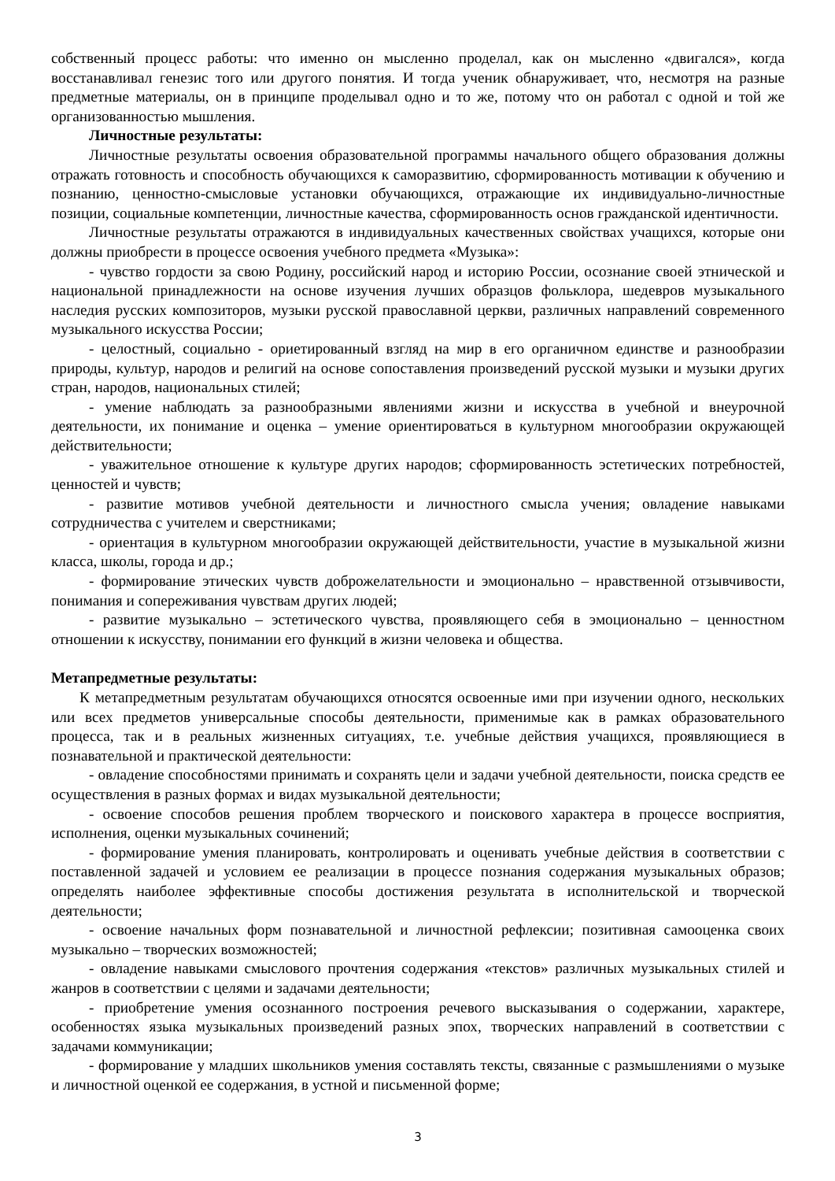собственный процесс работы: что именно он мысленно проделал, как он мысленно «двигался», когда восстанавливал генезис того или другого понятия. И тогда ученик обнаруживает, что, несмотря на разные предметные материалы, он в принципе проделывал одно и то же, потому что он работал с одной и той же организованностью мышления.
Личностные результаты:
Личностные результаты освоения образовательной программы начального общего образования должны отражать готовность и способность обучающихся к саморазвитию, сформированность мотивации к обучению и познанию, ценностно-смысловые установки обучающихся, отражающие их индивидуально-личностные позиции, социальные компетенции, личностные качества, сформированность основ гражданской идентичности.
Личностные результаты отражаются в индивидуальных качественных свойствах учащихся, которые они должны приобрести в процессе освоения учебного предмета «Музыка»:
- чувство гордости за свою Родину, российский народ и историю России, осознание своей этнической и национальной принадлежности на основе изучения лучших образцов фольклора, шедевров музыкального наследия русских композиторов, музыки русской православной церкви, различных направлений современного музыкального искусства России;
- целостный, социально - ориетированный взгляд на мир в его органичном единстве и разнообразии природы, культур, народов и религий на основе сопоставления произведений русской музыки и музыки других стран, народов, национальных стилей;
- умение наблюдать за разнообразными явлениями жизни и искусства в учебной и внеурочной деятельности, их понимание и оценка – умение ориентироваться в культурном многообразии окружающей действительности;
- уважительное отношение к культуре других народов; сформированность эстетических потребностей, ценностей и чувств;
- развитие мотивов учебной деятельности и личностного смысла учения; овладение навыками сотрудничества с учителем и сверстниками;
- ориентация в культурном многообразии окружающей действительности, участие в музыкальной жизни класса, школы, города и др.;
- формирование этических чувств доброжелательности и эмоционально – нравственной отзывчивости, понимания и сопереживания чувствам других людей;
- развитие музыкально – эстетического чувства, проявляющего себя в эмоционально – ценностном отношении к искусству, понимании его функций в жизни человека и общества.
Метапредметные результаты:
К метапредметным результатам обучающихся относятся освоенные ими при изучении одного, нескольких или всех предметов универсальные способы деятельности, применимые как в рамках образовательного процесса, так и в реальных жизненных ситуациях, т.е. учебные действия учащихся, проявляющиеся в познавательной и практической деятельности:
- овладение способностями принимать и сохранять цели и задачи учебной деятельности, поиска средств ее осуществления в разных формах и видах музыкальной деятельности;
- освоение способов решения проблем творческого и поискового характера в процессе восприятия, исполнения, оценки музыкальных сочинений;
- формирование умения планировать, контролировать и оценивать учебные действия в соответствии с поставленной задачей и условием ее реализации в процессе познания содержания музыкальных образов; определять наиболее эффективные способы достижения результата в исполнительской и творческой деятельности;
- освоение начальных форм познавательной и личностной рефлексии; позитивная самооценка своих музыкально – творческих возможностей;
- овладение навыками смыслового прочтения содержания «текстов» различных музыкальных стилей и жанров в соответствии с целями и задачами деятельности;
- приобретение умения осознанного построения речевого высказывания о содержании, характере, особенностях языка музыкальных произведений разных эпох, творческих направлений в соответствии с задачами коммуникации;
- формирование у младших школьников умения составлять тексты, связанные с размышлениями о музыке и личностной оценкой ее содержания, в устной и письменной форме;
3